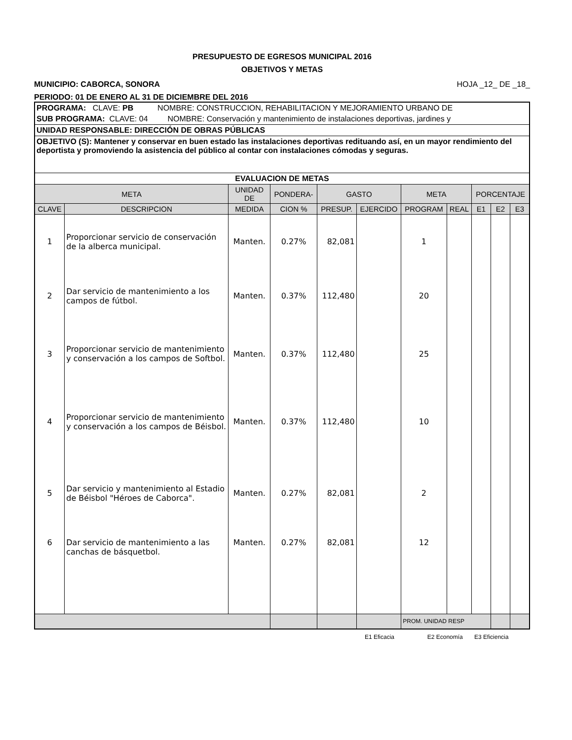PRESUPUESTO DE EGRESOS MUNICIPAL 2016
OBJETIVOS Y METAS
MUNICIPIO: CABORCA, SONORA HOJA _12_ DE _18_
PERIODO: 01 DE ENERO AL 31 DE DICIEMBRE DEL 2016
| PROGRAMA: CLAVE: PB NOMBRE: CONSTRUCCION, REHABILITACION Y MEJORAMIENTO URBANO DE | | | | | | | | | | |
| SUB PROGRAMA: CLAVE: 04 NOMBRE: Conservación y mantenimiento de instalaciones deportivas, jardines y | | | | | | | | | | |
| UNIDAD RESPONSABLE: DIRECCIÓN DE OBRAS PÚBLICAS | | | | | | | | | | |
| OBJETIVO (S): Mantener y conservar en buen estado las instalaciones deportivas redituando así, en un mayor rendimiento del deportista y promoviendo la asistencia del público al contar con instalaciones cómodas y seguras. | | | | | | | | | | |
| EVALUACION DE METAS | | | | | | | | | | |
| META | | UNIDAD DE | PONDERA- | GASTO | | META | | PORCENTAJE | | |
| CLAVE | DESCRIPCION | MEDIDA | CION % | PRESUP. | EJERCIDO | PROGRAM | REAL | E1 | E2 | E3 |
| 1 | Proporcionar servicio de conservación de la alberca municipal. | Manten. | 0.27% | 82,081 | | 1 | | | | |
| 2 | Dar servicio de mantenimiento a los campos de fútbol. | Manten. | 0.37% | 112,480 | | 20 | | | | |
| 3 | Proporcionar servicio de mantenimiento y conservación a los campos de Softbol. | Manten. | 0.37% | 112,480 | | 25 | | | | |
| 4 | Proporcionar servicio de mantenimiento y conservación a los campos de Béisbol. | Manten. | 0.37% | 112,480 | | 10 | | | | |
| 5 | Dar servicio y mantenimiento al Estadio de Béisbol "Héroes de Caborca". | Manten. | 0.27% | 82,081 | | 2 | | | | |
| 6 | Dar servicio de mantenimiento a las canchas de básquetbol. | Manten. | 0.27% | 82,081 | | 12 | | | | |
| | | | | | | PROM. UNIDAD RESP | | | | |
E1 Eficacia E2 Economía E3 Eficiencia